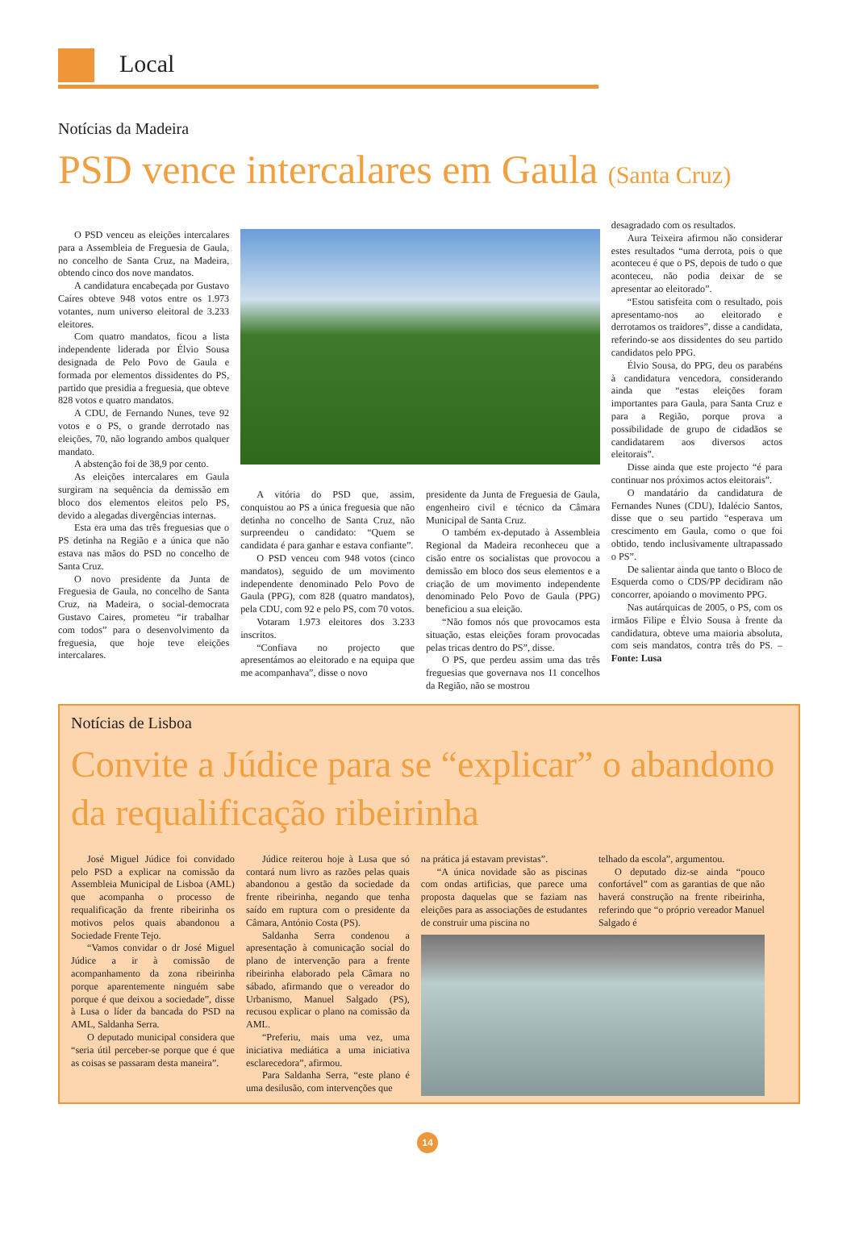Local
Notícias da Madeira
PSD vence intercalares em Gaula (Santa Cruz)
O PSD venceu as eleições intercalares para a Assembleia de Freguesia de Gaula, no concelho de Santa Cruz, na Madeira, obtendo cinco dos nove mandatos.
A candidatura encabeçada por Gustavo Caíres obteve 948 votos entre os 1.973 votantes, num universo eleitoral de 3.233 eleitores.
Com quatro mandatos, ficou a lista independente liderada por Élvio Sousa designada de Pelo Povo de Gaula e formada por elementos dissidentes do PS, partido que presidia a freguesia, que obteve 828 votos e quatro mandatos.
A CDU, de Fernando Nunes, teve 92 votos e o PS, o grande derrotado nas eleições, 70, não logrando ambos qualquer mandato.
A abstenção foi de 38,9 por cento.
As eleições intercalares em Gaula surgiram na sequência da demissão em bloco dos elementos eleitos pelo PS, devido a alegadas divergências internas.
Esta era uma das três freguesias que o PS detinha na Região e a única que não estava nas mãos do PSD no concelho de Santa Cruz.
O novo presidente da Junta de Freguesia de Gaula, no concelho de Santa Cruz, na Madeira, o social-democrata Gustavo Caires, prometeu “ir trabalhar com todos” para o desenvolvimento da freguesia, que hoje teve eleições intercalares.
A vitória do PSD que, assim, conquistou ao PS a única freguesia que não detinha no concelho de Santa Cruz, não surpreendeu o candidato: “Quem se candidata é para ganhar e estava confiante”.
O PSD venceu com 948 votos (cinco mandatos), seguido de um movimento independente denominado Pelo Povo de Gaula (PPG), com 828 (quatro mandatos), pela CDU, com 92 e pelo PS, com 70 votos.
Votaram 1.973 eleitores dos 3.233 inscritos.
“Confiava no projecto que apresentámos ao eleitorado e na equipa que me acompanhava”, disse o novo
presidente da Junta de Freguesia de Gaula, engenheiro civil e técnico da Câmara Municipal de Santa Cruz.
O também ex-deputado à Assembleia Regional da Madeira reconheceu que a cisão entre os socialistas que provocou a demissão em bloco dos seus elementos e a criação de um movimento independente denominado Pelo Povo de Gaula (PPG) beneficiou a sua eleição.
“Não fomos nós que provocamos esta situação, estas eleições foram provocadas pelas tricas dentro do PS”, disse.
O PS, que perdeu assim uma das três freguesias que governava nos 11 concelhos da Região, não se mostrou
desagradado com os resultados.
Aura Teixeira afirmou não considerar estes resultados “uma derrota, pois o que aconteceu é que o PS, depois de tudo o que aconteceu, não podia deixar de se apresentar ao eleitorado”.
“Estou satisfeita com o resultado, pois apresentamo-nos ao eleitorado e derrotamos os traidores”, disse a candidata, referindo-se aos dissidentes do seu partido candidatos pelo PPG.
Élvio Sousa, do PPG, deu os parabéns à candidatura vencedora, considerando ainda que “estas eleições foram importantes para Gaula, para Santa Cruz e para a Região, porque prova a possibilidade de grupo de cidadãos se candidatarem aos diversos actos eleitorais”.
Disse ainda que este projecto “é para continuar nos próximos actos eleitorais”.
O mandatário da candidatura de Fernandes Nunes (CDU), Idalécio Santos, disse que o seu partido “esperava um crescimento em Gaula, como o que foi obtido, tendo inclusivamente ultrapassado o PS”.
De salientar ainda que tanto o Bloco de Esquerda como o CDS/PP decidiram não concorrer, apoiando o movimento PPG.
Nas autárquicas de 2005, o PS, com os irmãos Filipe e Élvio Sousa à frente da candidatura, obteve uma maioria absoluta, com seis mandatos, contra três do PS. – Fonte: Lusa
Notícias de Lisboa
Convite a Júdice para se “explicar” o abandono da requalificação ribeirinha
José Miguel Júdice foi convidado pelo PSD a explicar na comissão da Assembleia Municipal de Lisboa (AML) que acompanha o processo de requalificação da frente ribeirinha os motivos pelos quais abandonou a Sociedade Frente Tejo.
“Vamos convidar o dr José Miguel Júdice a ir à comissão de acompanhamento da zona ribeirinha porque aparentemente ninguém sabe porque é que deixou a sociedade”, disse à Lusa o líder da bancada do PSD na AML, Saldanha Serra.
O deputado municipal considera que “seria útil perceber-se porque que é que as coisas se passaram desta maneira”.
Júdice reiterou hoje à Lusa que só contará num livro as razões pelas quais abandonou a gestão da sociedade da frente ribeirinha, negando que tenha saído em ruptura com o presidente da Câmara, António Costa (PS).
Saldanha Serra condenou a apresentação à comunicação social do plano de intervenção para a frente ribeirinha elaborado pela Câmara no sábado, afirmando que o vereador do Urbanismo, Manuel Salgado (PS), recusou explicar o plano na comissão da AML.
“Preferiu, mais uma vez, uma iniciativa mediática a uma iniciativa esclarecedora”, afirmou.
Para Saldanha Serra, “este plano é uma desilusão, com intervenções que
na prática já estavam previstas”.
“A única novidade são as piscinas com ondas artificias, que parece uma proposta daquelas que se faziam nas eleições para as associações de estudantes de construir uma piscina no
telhado da escola”, argumentou.
O deputado diz-se ainda “pouco confortável” com as garantias de que não haverá construção na frente ribeirinha, referindo que “o próprio vereador Manuel Salgado é
14